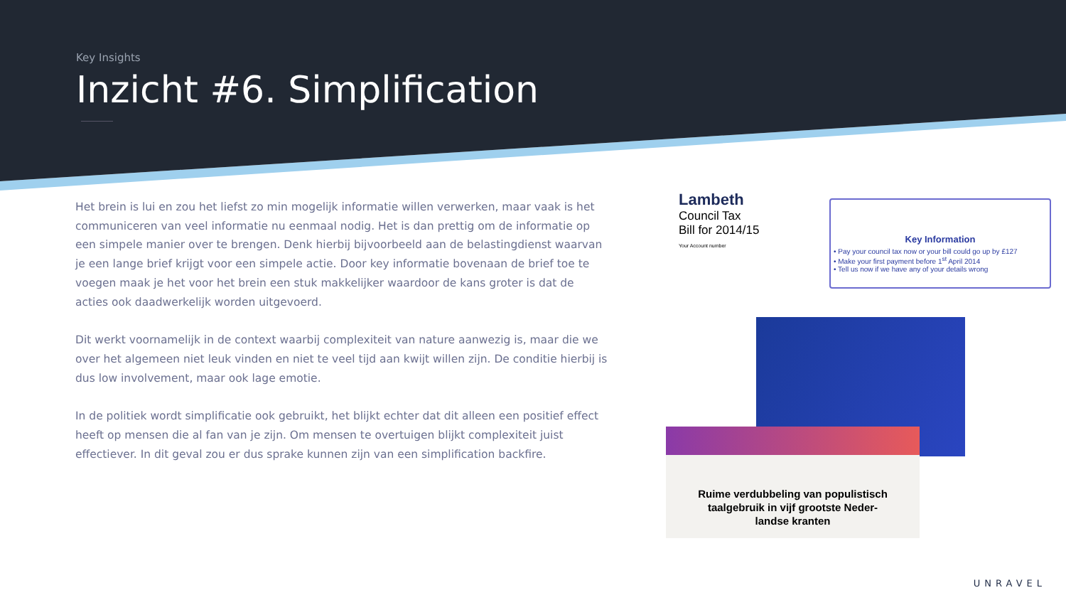Key Insights
Inzicht #6. Simplification
Het brein is lui en zou het liefst zo min mogelijk informatie willen verwerken, maar vaak is het communiceren van veel informatie nu eenmaal nodig. Het is dan prettig om de informatie op een simpele manier over te brengen. Denk hierbij bijvoorbeeld aan de belastingdienst waarvan je een lange brief krijgt voor een simpele actie. Door key informatie bovenaan de brief toe te voegen maak je het voor het brein een stuk makkelijker waardoor de kans groter is dat de acties ook daadwerkelijk worden uitgevoerd.
Dit werkt voornamelijk in de context waarbij complexiteit van nature aanwezig is, maar die we over het algemeen niet leuk vinden en niet te veel tijd aan kwijt willen zijn. De conditie hierbij is dus low involvement, maar ook lage emotie.
In de politiek wordt simplificatie ook gebruikt, het blijkt echter dat dit alleen een positief effect heeft op mensen die al fan van je zijn. Om mensen te overtuigen blijkt complexiteit juist effectiever. In dit geval zou er dus sprake kunnen zijn van een simplification backfire.
Lambeth
Council Tax
Bill for 2014/15
Your Account number
Key Information
• Pay your council tax now or your bill could go up by £127
• Make your first payment before 1<sup>st</sup> April 2014
• Tell us now if we have any of your details wrong
Ruime verdubbeling van populistisch taalgebruik in vijf grootste Neder-landse kranten
UNRAVEL